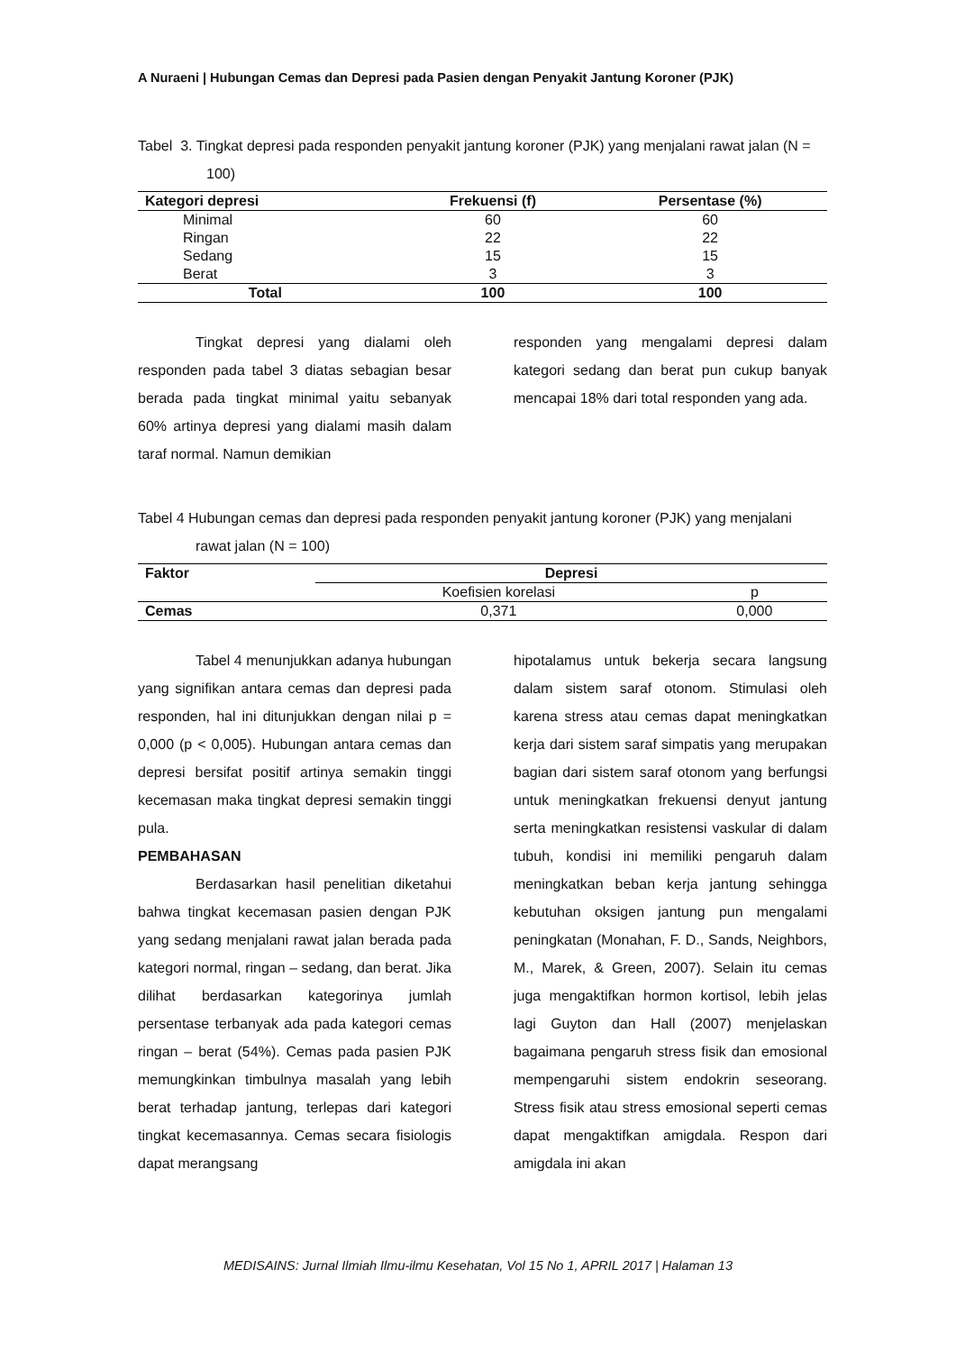A Nuraeni | Hubungan Cemas dan Depresi pada Pasien dengan Penyakit Jantung Koroner (PJK)
Tabel 3. Tingkat depresi pada responden penyakit jantung koroner (PJK) yang menjalani rawat jalan (N = 100)
| Kategori depresi | Frekuensi (f) | Persentase (%) |
| --- | --- | --- |
| Minimal | 60 | 60 |
| Ringan | 22 | 22 |
| Sedang | 15 | 15 |
| Berat | 3 | 3 |
| Total | 100 | 100 |
Tingkat depresi yang dialami oleh responden pada tabel 3 diatas sebagian besar berada pada tingkat minimal yaitu sebanyak 60% artinya depresi yang dialami masih dalam taraf normal. Namun demikian
responden yang mengalami depresi dalam kategori sedang dan berat pun cukup banyak mencapai 18% dari total responden yang ada.
Tabel 4 Hubungan cemas dan depresi pada responden penyakit jantung koroner (PJK) yang menjalani rawat jalan (N = 100)
| Faktor | Depresi | |
| --- | --- | --- |
| | Koefisien korelasi | p |
| Cemas | 0,371 | 0,000 |
Tabel 4 menunjukkan adanya hubungan yang signifikan antara cemas dan depresi pada responden, hal ini ditunjukkan dengan nilai p = 0,000 (p < 0,005). Hubungan antara cemas dan depresi bersifat positif artinya semakin tinggi kecemasan maka tingkat depresi semakin tinggi pula.
PEMBAHASAN
Berdasarkan hasil penelitian diketahui bahwa tingkat kecemasan pasien dengan PJK yang sedang menjalani rawat jalan berada pada kategori normal, ringan – sedang, dan berat. Jika dilihat berdasarkan kategorinya jumlah persentase terbanyak ada pada kategori cemas ringan – berat (54%). Cemas pada pasien PJK memungkinkan timbulnya masalah yang lebih berat terhadap jantung, terlepas dari kategori tingkat kecemasannya. Cemas secara fisiologis dapat merangsang
hipotalamus untuk bekerja secara langsung dalam sistem saraf otonom. Stimulasi oleh karena stress atau cemas dapat meningkatkan kerja dari sistem saraf simpatis yang merupakan bagian dari sistem saraf otonom yang berfungsi untuk meningkatkan frekuensi denyut jantung serta meningkatkan resistensi vaskular di dalam tubuh, kondisi ini memiliki pengaruh dalam meningkatkan beban kerja jantung sehingga kebutuhan oksigen jantung pun mengalami peningkatan (Monahan, F. D., Sands, Neighbors, M., Marek, & Green, 2007). Selain itu cemas juga mengaktifkan hormon kortisol, lebih jelas lagi Guyton dan Hall (2007) menjelaskan bagaimana pengaruh stress fisik dan emosional mempengaruhi sistem endokrin seseorang. Stress fisik atau stress emosional seperti cemas dapat mengaktifkan amigdala. Respon dari amigdala ini akan
MEDISAINS: Jurnal Ilmiah Ilmu-ilmu Kesehatan, Vol 15 No 1, APRIL 2017 | Halaman 13